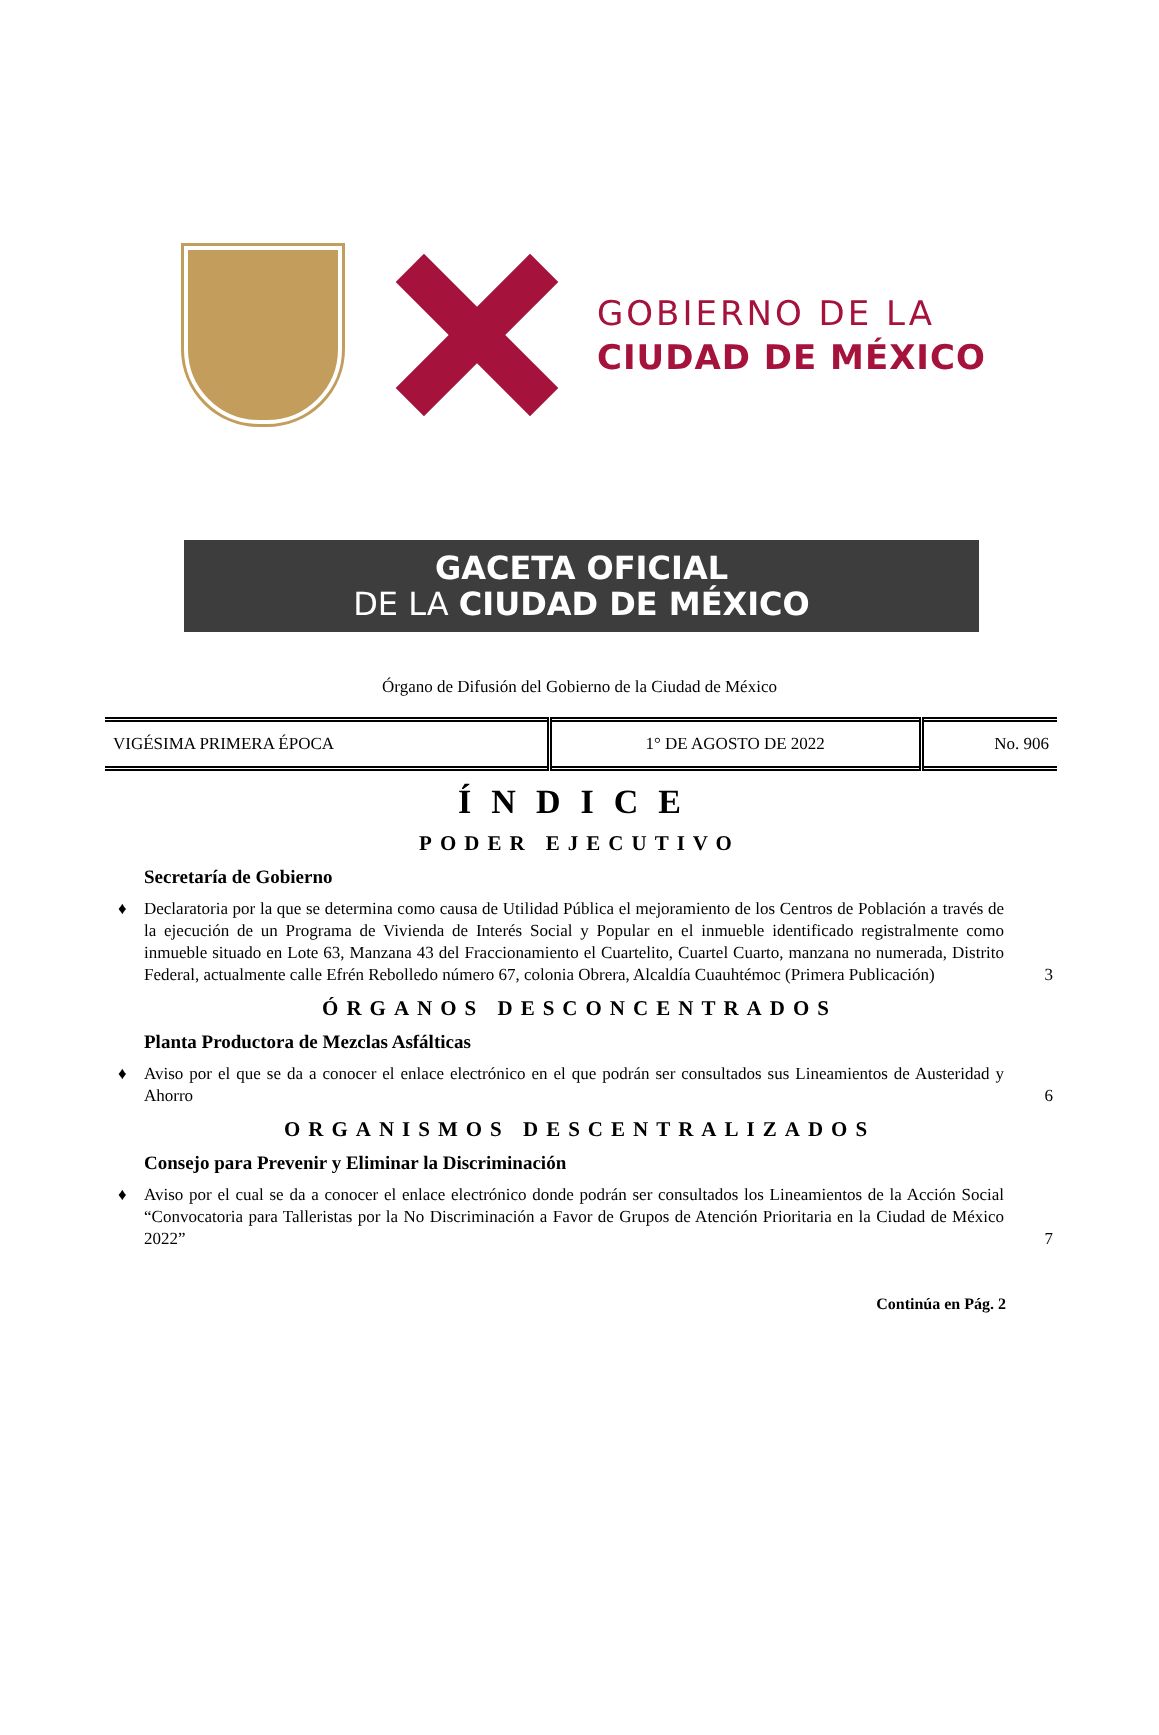GOBIERNO DE LA
CIUDAD DE MÉXICO
GACETA OFICIAL
DE LA CIUDAD DE MÉXICO
Órgano de Difusión del Gobierno de la Ciudad de México
| VIGÉSIMA PRIMERA ÉPOCA | 1° DE AGOSTO DE 2022 | No. 906 |
ÍNDICE
PODER EJECUTIVO
Secretaría de Gobierno
♦ Declaratoria por la que se determina como causa de Utilidad Pública el mejoramiento de los Centros de Población a través de la ejecución de un Programa de Vivienda de Interés Social y Popular en el inmueble identificado registralmente como inmueble situado en Lote 63, Manzana 43 del Fraccionamiento el Cuartelito, Cuartel Cuarto, manzana no numerada, Distrito Federal, actualmente calle Efrén Rebolledo número 67, colonia Obrera, Alcaldía Cuauhtémoc (Primera Publicación) 3
ÓRGANOS DESCONCENTRADOS
Planta Productora de Mezclas Asfálticas
♦ Aviso por el que se da a conocer el enlace electrónico en el que podrán ser consultados sus Lineamientos de Austeridad y Ahorro 6
ORGANISMOS DESCENTRALIZADOS
Consejo para Prevenir y Eliminar la Discriminación
♦ Aviso por el cual se da a conocer el enlace electrónico donde podrán ser consultados los Lineamientos de la Acción Social “Convocatoria para Talleristas por la No Discriminación a Favor de Grupos de Atención Prioritaria en la Ciudad de México 2022” 7
Continúa en Pág. 2